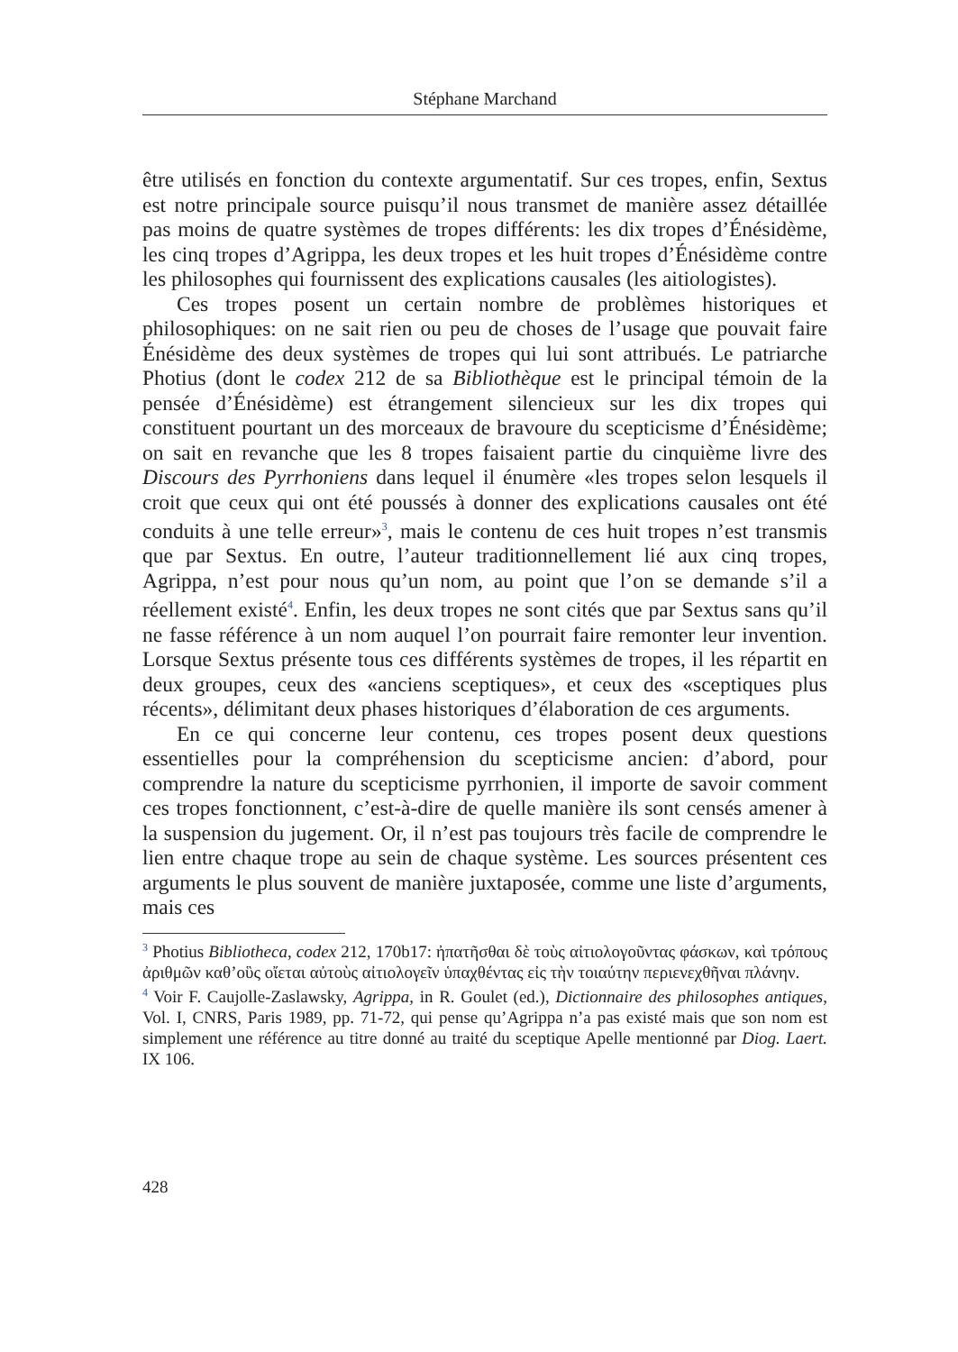Stéphane Marchand
être utilisés en fonction du contexte argumentatif. Sur ces tropes, enfin, Sextus est notre principale source puisqu’il nous transmet de manière assez détaillée pas moins de quatre systèmes de tropes différents: les dix tropes d’Énésidème, les cinq tropes d’Agrippa, les deux tropes et les huit tropes d’Énésidème contre les philosophes qui fournissent des explications causales (les aitiologistes).
Ces tropes posent un certain nombre de problèmes historiques et philosophiques: on ne sait rien ou peu de choses de l’usage que pouvait faire Énésidème des deux systèmes de tropes qui lui sont attribués. Le patriarche Photius (dont le codex 212 de sa Bibliothèque est le principal témoin de la pensée d’Énésidème) est étrangement silencieux sur les dix tropes qui constituent pourtant un des morceaux de bravoure du scepticisme d’Énésidème; on sait en revanche que les 8 tropes faisaient partie du cinquième livre des Discours des Pyrrhoniens dans lequel il énumère «les tropes selon lesquels il croit que ceux qui ont été poussés à donner des explications causales ont été conduits à une telle erreur»<sup>3</sup>, mais le contenu de ces huit tropes n’est transmis que par Sextus. En outre, l’auteur traditionnellement lié aux cinq tropes, Agrippa, n’est pour nous qu’un nom, au point que l’on se demande s’il a réellement existé<sup>4</sup>. Enfin, les deux tropes ne sont cités que par Sextus sans qu’il ne fasse référence à un nom auquel l’on pourrait faire remonter leur invention. Lorsque Sextus présente tous ces différents systèmes de tropes, il les répartit en deux groupes, ceux des «anciens sceptiques», et ceux des «sceptiques plus récents», délimitant deux phases historiques d’élaboration de ces arguments.
En ce qui concerne leur contenu, ces tropes posent deux questions essentielles pour la compréhension du scepticisme ancien: d’abord, pour comprendre la nature du scepticisme pyrrhonien, il importe de savoir comment ces tropes fonctionnent, c’est-à-dire de quelle manière ils sont censés amener à la suspension du jugement. Or, il n’est pas toujours très facile de comprendre le lien entre chaque trope au sein de chaque système. Les sources présentent ces arguments le plus souvent de manière juxtaposée, comme une liste d’arguments, mais ces
<sup>3</sup> Photius Bibliotheca, codex 212, 170b17: ἠπατῆσθαι δὲ τοὺς αἰτιολογοῦντας φάσκων, καὶ τρόπους ἀριθμῶν καθ’οὓς οἴεται αὐτοὺς αἰτιολογεῖν ὑπαχθέντας εἰς τὴν τοιαύτην περιενεχθῆναι πλάνην.
<sup>4</sup> Voir F. Caujolle-Zaslawsky, Agrippa, in R. Goulet (ed.), Dictionnaire des philosophes antiques, Vol. I, CNRS, Paris 1989, pp. 71-72, qui pense qu’Agrippa n’a pas existé mais que son nom est simplement une référence au titre donné au traité du sceptique Apelle mentionné par Diog. Laert. IX 106.
428